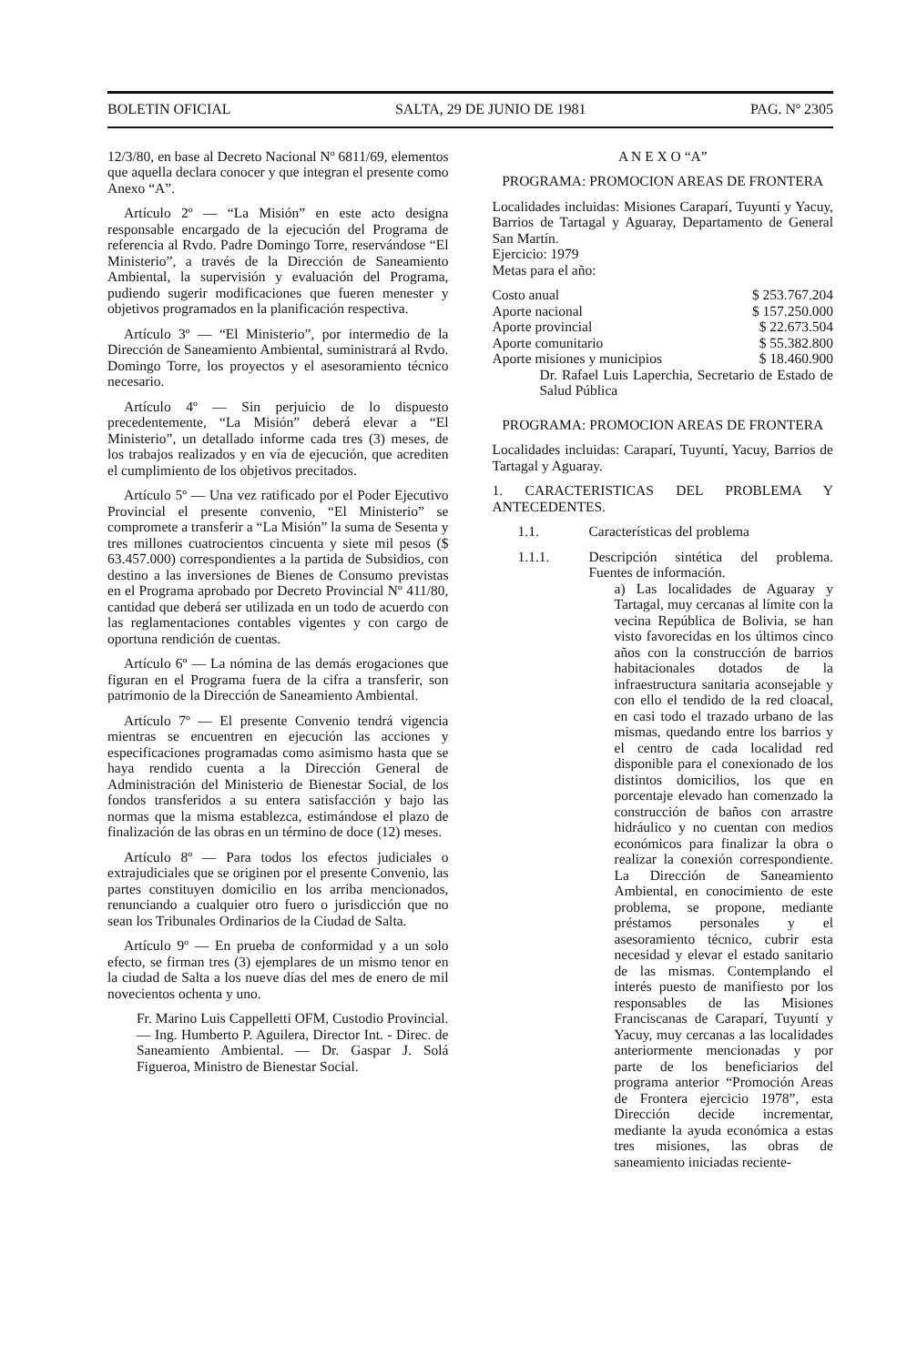BOLETIN OFICIAL SALTA, 29 DE JUNIO DE 1981 PAG. Nº 2305
12/3/80, en base al Decreto Nacional Nº 6811/69, elementos que aquella declara conocer y que integran el presente como Anexo “A”.
Artículo 2º — “La Misión” en este acto designa responsable encargado de la ejecución del Programa de referencia al Rvdo. Padre Domingo Torre, reservándose “El Ministerio”, a través de la Dirección de Saneamiento Ambiental, la supervisión y evaluación del Programa, pudiendo sugerir modificaciones que fueren menester y objetivos programados en la planificación respectiva.
Artículo 3º — “El Ministerio”, por intermedio de la Dirección de Saneamiento Ambiental, suministrará al Rvdo. Domingo Torre, los proyectos y el asesoramiento técnico necesario.
Artículo 4º — Sin perjuicio de lo dispuesto precedentemente, “La Misión” deberá elevar a “El Ministerio”, un detallado informe cada tres (3) meses, de los trabajos realizados y en vía de ejecución, que acrediten el cumplimiento de los objetivos precitados.
Artículo 5º — Una vez ratificado por el Poder Ejecutivo Provincial el presente convenio, “El Ministerio” se compromete a transferir a “La Misión” la suma de Sesenta y tres millones cuatrocientos cincuenta y siete mil pesos ($ 63.457.000) correspondientes a la partida de Subsidios, con destino a las inversiones de Bienes de Consumo previstas en el Programa aprobado por Decreto Provincial Nº 411/80, cantidad que deberá ser utilizada en un todo de acuerdo con las reglamentaciones contables vigentes y con cargo de oportuna rendición de cuentas.
Artículo 6º — La nómina de las demás erogaciones que figuran en el Programa fuera de la cifra a transferir, son patrimonio de la Dirección de Saneamiento Ambiental.
Artículo 7º — El presente Convenio tendrá vigencia mientras se encuentren en ejecución las acciones y especificaciones programadas como asimismo hasta que se haya rendido cuenta a la Dirección General de Administración del Ministerio de Bienestar Social, de los fondos transferidos a su entera satisfacción y bajo las normas que la misma establezca, estimándose el plazo de finalización de las obras en un término de doce (12) meses.
Artículo 8º — Para todos los efectos judiciales o extrajudiciales que se originen por el presente Convenio, las partes constituyen domicilio en los arriba mencionados, renunciando a cualquier otro fuero o jurisdicción que no sean los Tribunales Ordinarios de la Ciudad de Salta.
Artículo 9º — En prueba de conformidad y a un solo efecto, se firman tres (3) ejemplares de un mismo tenor en la ciudad de Salta a los nueve días del mes de enero de mil novecientos ochenta y uno.
Fr. Marino Luis Cappelletti OFM, Custodio Provincial. — Ing. Humberto P. Aguilera, Director Int. - Direc. de Saneamiento Ambiental. — Dr. Gaspar J. Solá Figueroa, Ministro de Bienestar Social.
A N E X O “A”
PROGRAMA: PROMOCION AREAS DE FRONTERA
Localidades incluidas: Misiones Caraparí, Tuyuntí y Yacuy, Barrios de Tartagal y Aguaray, Departamento de General San Martín.
Ejercicio: 1979
Metas para el año:
| Costo anual | $ 253.767.204 |
| Aporte nacional | $ 157.250.000 |
| Aporte provincial | $ 22.673.504 |
| Aporte comunitario | $ 55.382.800 |
| Aporte misiones y municipios | $ 18.460.900 |
Dr. Rafael Luis Laperchia, Secretario de Estado de Salud Pública
PROGRAMA: PROMOCION AREAS DE FRONTERA
Localidades incluidas: Caraparí, Tuyuntí, Yacuy, Barrios de Tartagal y Aguaray.
1. CARACTERISTICAS DEL PROBLEMA Y ANTECEDENTES.
1.1. Características del problema
1.1.1. Descripción sintética del problema. Fuentes de información.
a) Las localidades de Aguaray y Tartagal, muy cercanas al límite con la vecina República de Bolivia, se han visto favorecidas en los últimos cinco años con la construcción de barrios habitacionales dotados de la infraestructura sanitaria aconsejable y con ello el tendido de la red cloacal, en casi todo el trazado urbano de las mismas, quedando entre los barrios y el centro de cada localidad red disponible para el conexionado de los distintos domicilios, los que en porcentaje elevado han comenzado la construcción de baños con arrastre hidráulico y no cuentan con medios económicos para finalizar la obra o realizar la conexión correspondiente. La Dirección de Saneamiento Ambiental, en conocimiento de este problema, se propone, mediante préstamos personales y el asesoramiento técnico, cubrir esta necesidad y elevar el estado sanitario de las mismas. Contemplando el interés puesto de manifiesto por los responsables de las Misiones Franciscanas de Caraparí, Tuyuntí y Yacuy, muy cercanas a las localidades anteriormente mencionadas y por parte de los beneficiarios del programa anterior “Promoción Areas de Frontera ejercicio 1978”, esta Dirección decide incrementar, mediante la ayuda económica a estas tres misiones, las obras de saneamiento iniciadas reciente-